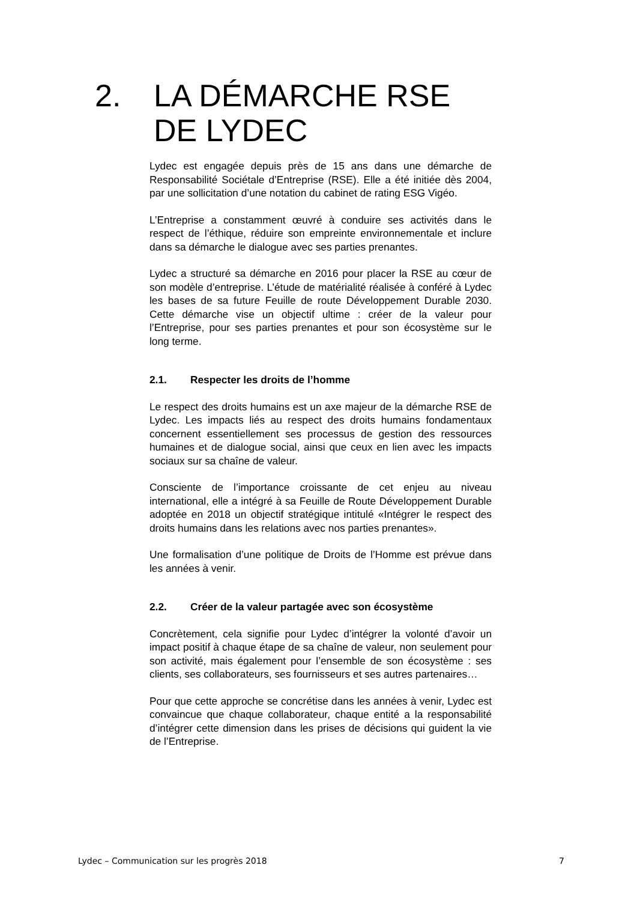2. LA DÉMARCHE RSE
DE LYDEC
Lydec est engagée depuis près de 15 ans dans une démarche de Responsabilité Sociétale d’Entreprise (RSE). Elle a été initiée dès 2004, par une sollicitation d’une notation du cabinet de rating ESG Vigéo.
L’Entreprise a constamment œuvré à conduire ses activités dans le respect de l’éthique, réduire son empreinte environnementale et inclure dans sa démarche le dialogue avec ses parties prenantes.
Lydec a structuré sa démarche en 2016 pour placer la RSE au cœur de son modèle d’entreprise. L’étude de matérialité réalisée à conféré à Lydec les bases de sa future Feuille de route Développement Durable 2030. Cette démarche vise un objectif ultime : créer de la valeur pour l’Entreprise, pour ses parties prenantes et pour son écosystème sur le long terme.
2.1. Respecter les droits de l’homme
Le respect des droits humains est un axe majeur de la démarche RSE de Lydec. Les impacts liés au respect des droits humains fondamentaux concernent essentiellement ses processus de gestion des ressources humaines et de dialogue social, ainsi que ceux en lien avec les impacts sociaux sur sa chaîne de valeur.
Consciente de l’importance croissante de cet enjeu au niveau international, elle a intégré à sa Feuille de Route Développement Durable adoptée en 2018 un objectif stratégique intitulé «Intégrer le respect des droits humains dans les relations avec nos parties prenantes».
Une formalisation d’une politique de Droits de l’Homme est prévue dans les années à venir.
2.2. Créer de la valeur partagée avec son écosystème
Concrètement, cela signifie pour Lydec d’intégrer la volonté d’avoir un impact positif à chaque étape de sa chaîne de valeur, non seulement pour son activité, mais également pour l’ensemble de son écosystème : ses clients, ses collaborateurs, ses fournisseurs et ses autres partenaires…
Pour que cette approche se concrétise dans les années à venir, Lydec est convaincue que chaque collaborateur, chaque entité a la responsabilité d’intégrer cette dimension dans les prises de décisions qui guident la vie de l’Entreprise.
Lydec – Communication sur les progrès 2018 7